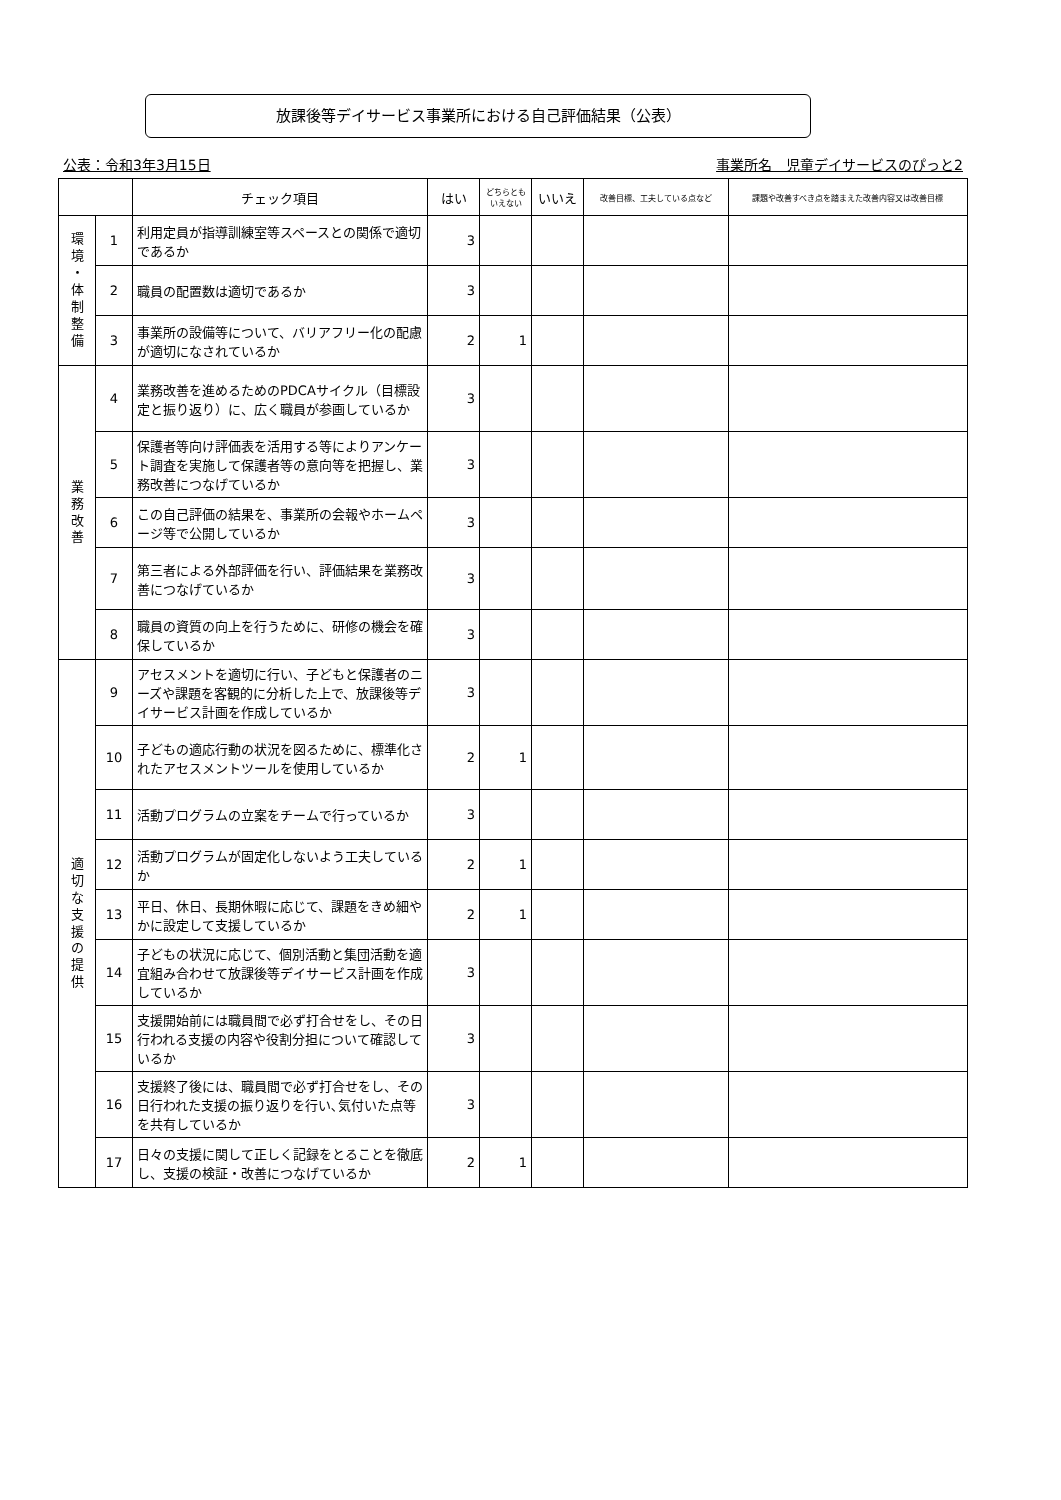放課後等デイサービス事業所における自己評価結果（公表）
公表：令和3年3月15日 事業所名　児童デイサービスのぴっと2
| | | チェック項目 | はい | どちらとも いえない | いいえ | 改善目標、工夫している点など | 課題や改善すべき点を踏まえた改善内容又は改善目標 |
| --- | --- | --- | --- | --- | --- | --- | --- |
| 環 境 ・ 体 制 整 備 | 1 | 利用定員が指導訓練室等スペースとの関係で適切であるか | 3 | | | | |
| | 2 | 職員の配置数は適切であるか | 3 | | | | |
| | 3 | 事業所の設備等について、バリアフリー化の配慮が適切になされているか | 2 | 1 | | | |
| 業 務 改 善 | 4 | 業務改善を進めるためのPDCAサイクル（目標設定と振り返り）に、広く職員が参画しているか | 3 | | | | |
| | 5 | 保護者等向け評価表を活用する等によりアンケート調査を実施して保護者等の意向等を把握し、業務改善につなげているか | 3 | | | | |
| | 6 | この自己評価の結果を、事業所の会報やホームページ等で公開しているか | 3 | | | | |
| | 7 | 第三者による外部評価を行い、評価結果を業務改善につなげているか | 3 | | | | |
| | 8 | 職員の資質の向上を行うために、研修の機会を確保しているか | 3 | | | | |
| 適 切 な 支 援 の 提 供 | 9 | アセスメントを適切に行い、子どもと保護者のニーズや課題を客観的に分析した上で、放課後等デイサービス計画を作成しているか | 3 | | | | |
| | 10 | 子どもの適応行動の状況を図るために、標準化されたアセスメントツールを使用しているか | 2 | 1 | | | |
| | 11 | 活動プログラムの立案をチームで行っているか | 3 | | | | |
| | 12 | 活動プログラムが固定化しないよう工夫しているか | 2 | 1 | | | |
| | 13 | 平日、休日、長期休暇に応じて、課題をきめ細やかに設定して支援しているか | 2 | 1 | | | |
| | 14 | 子どもの状況に応じて、個別活動と集団活動を適宜組み合わせて放課後等デイサービス計画を作成しているか | 3 | | | | |
| | 15 | 支援開始前には職員間で必ず打合せをし、その日行われる支援の内容や役割分担について確認しているか | 3 | | | | |
| | 16 | 支援終了後には、職員間で必ず打合せをし、その日行われた支援の振り返りを行い､気付いた点等を共有しているか | 3 | | | | |
| | 17 | 日々の支援に関して正しく記録をとることを徹底し、支援の検証・改善につなげているか | 2 | 1 | | | |